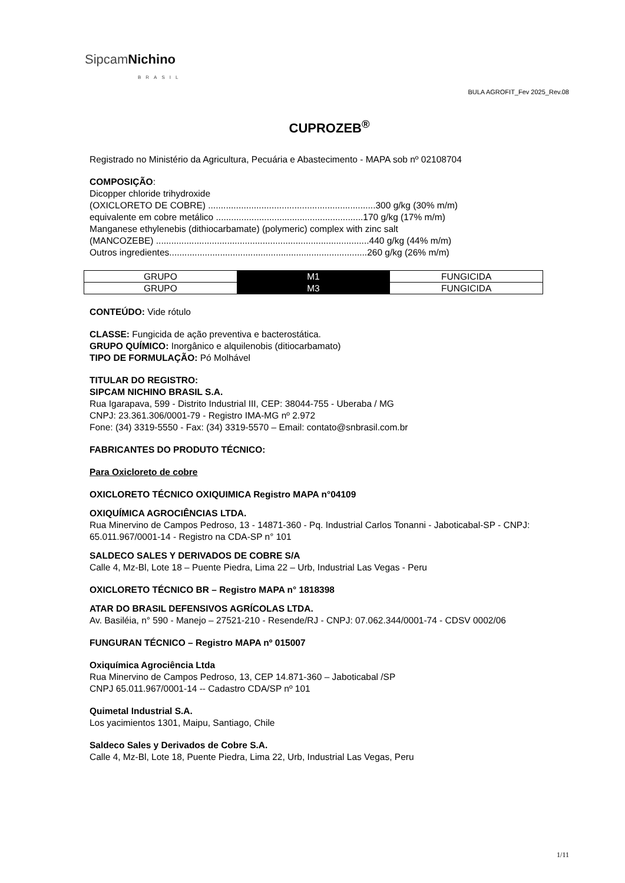SipcamNichino
BRASIL
BULA AGROFIT_Fev 2025_Rev.08
CUPROZEB<sup>®</sup>
Registrado no Ministério da Agricultura, Pecuária e Abastecimento - MAPA sob nº 02108704
COMPOSIÇÃO:
Dicopper chloride trihydroxide
(OXICLORETO DE COBRE) ..................................................................300 g/kg (30% m/m)
equivalente em cobre metálico ..........................................................170 g/kg (17% m/m)
Manganese ethylenebis (dithiocarbamate) (polymeric) complex with zinc salt
(MANCOZEBE) ....................................................................................440 g/kg (44% m/m)
Outros ingredientes..............................................................................260 g/kg (26% m/m)
| GRUPO | M1 | FUNGICIDA |
| GRUPO | M3 | FUNGICIDA |
CONTEÚDO: Vide rótulo
CLASSE: Fungicida de ação preventiva e bacterostática.
GRUPO QUÍMICO: Inorgânico e alquilenobis (ditiocarbamato)
TIPO DE FORMULAÇÃO: Pó Molhável
TITULAR DO REGISTRO:
SIPCAM NICHINO BRASIL S.A.
Rua Igarapava, 599 - Distrito Industrial III, CEP: 38044-755 - Uberaba / MG
CNPJ: 23.361.306/0001-79 - Registro IMA-MG nº 2.972
Fone: (34) 3319-5550 - Fax: (34) 3319-5570 – Email: contato@snbrasil.com.br
FABRICANTES DO PRODUTO TÉCNICO:
Para Oxicloreto de cobre
OXICLORETO TÉCNICO OXIQUIMICA Registro MAPA n°04109
OXIQUÍMICA AGROCIÊNCIAS LTDA.
Rua Minervino de Campos Pedroso, 13 - 14871-360 - Pq. Industrial Carlos Tonanni - Jaboticabal-SP - CNPJ: 65.011.967/0001-14 - Registro na CDA-SP n° 101
SALDECO SALES Y DERIVADOS DE COBRE S/A
Calle 4, Mz-Bl, Lote 18 – Puente Piedra, Lima 22 – Urb, Industrial Las Vegas - Peru
OXICLORETO TÉCNICO BR – Registro MAPA n° 1818398
ATAR DO BRASIL DEFENSIVOS AGRÍCOLAS LTDA.
Av. Basiléia, n° 590 - Manejo – 27521-210 - Resende/RJ - CNPJ: 07.062.344/0001-74 - CDSV 0002/06
FUNGURAN TÉCNICO – Registro MAPA nº 015007
Oxiquímica Agrociência Ltda
Rua Minervino de Campos Pedroso, 13, CEP 14.871-360 – Jaboticabal /SP
CNPJ 65.011.967/0001-14 -- Cadastro CDA/SP nº 101
Quimetal Industrial S.A.
Los yacimientos 1301, Maipu, Santiago, Chile
Saldeco Sales y Derivados de Cobre S.A.
Calle 4, Mz-Bl, Lote 18, Puente Piedra, Lima 22, Urb, Industrial Las Vegas, Peru
1/11